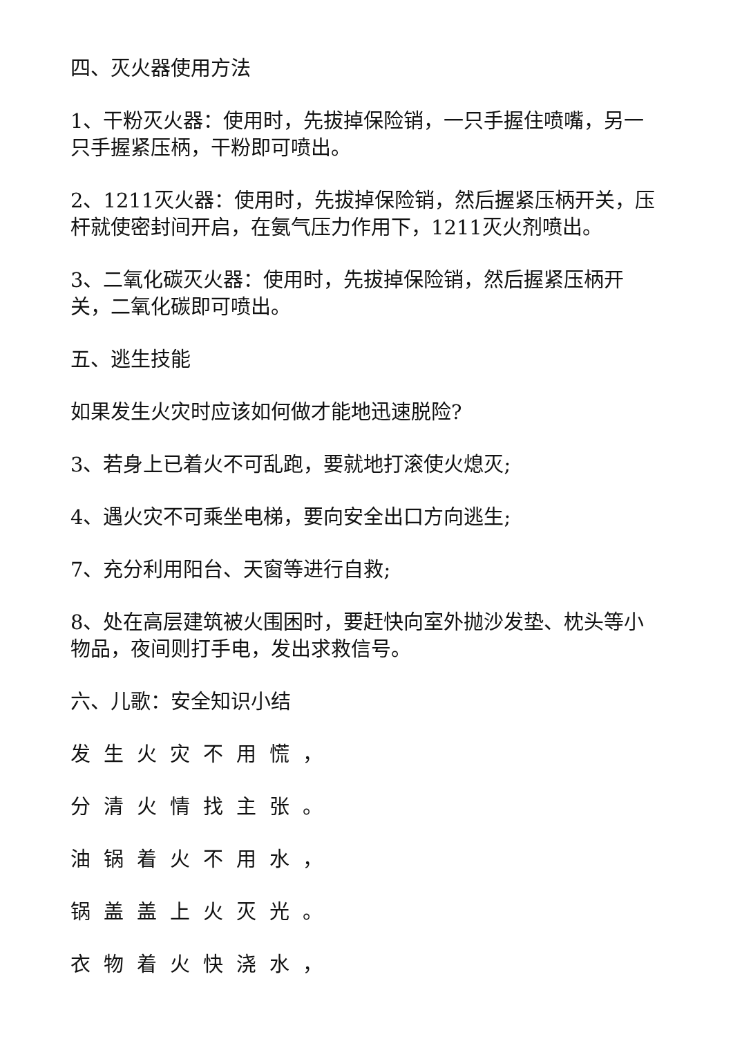四、灭火器使用方法
1、干粉灭火器：使用时，先拔掉保险销，一只手握住喷嘴，另一只手握紧压柄，干粉即可喷出。
2、1211灭火器：使用时，先拔掉保险销，然后握紧压柄开关，压杆就使密封间开启，在氨气压力作用下，1211灭火剂喷出。
3、二氧化碳灭火器：使用时，先拔掉保险销，然后握紧压柄开关，二氧化碳即可喷出。
五、逃生技能
如果发生火灾时应该如何做才能地迅速脱险?
3、若身上已着火不可乱跑，要就地打滚使火熄灭;
4、遇火灾不可乘坐电梯，要向安全出口方向逃生;
7、充分利用阳台、天窗等进行自救;
8、处在高层建筑被火围困时，要赶快向室外抛沙发垫、枕头等小物品，夜间则打手电，发出求救信号。
六、儿歌：安全知识小结
发生火灾不用慌，
分清火情找主张。
油锅着火不用水，
锅盖盖上火灭光。
衣物着火快浇水，